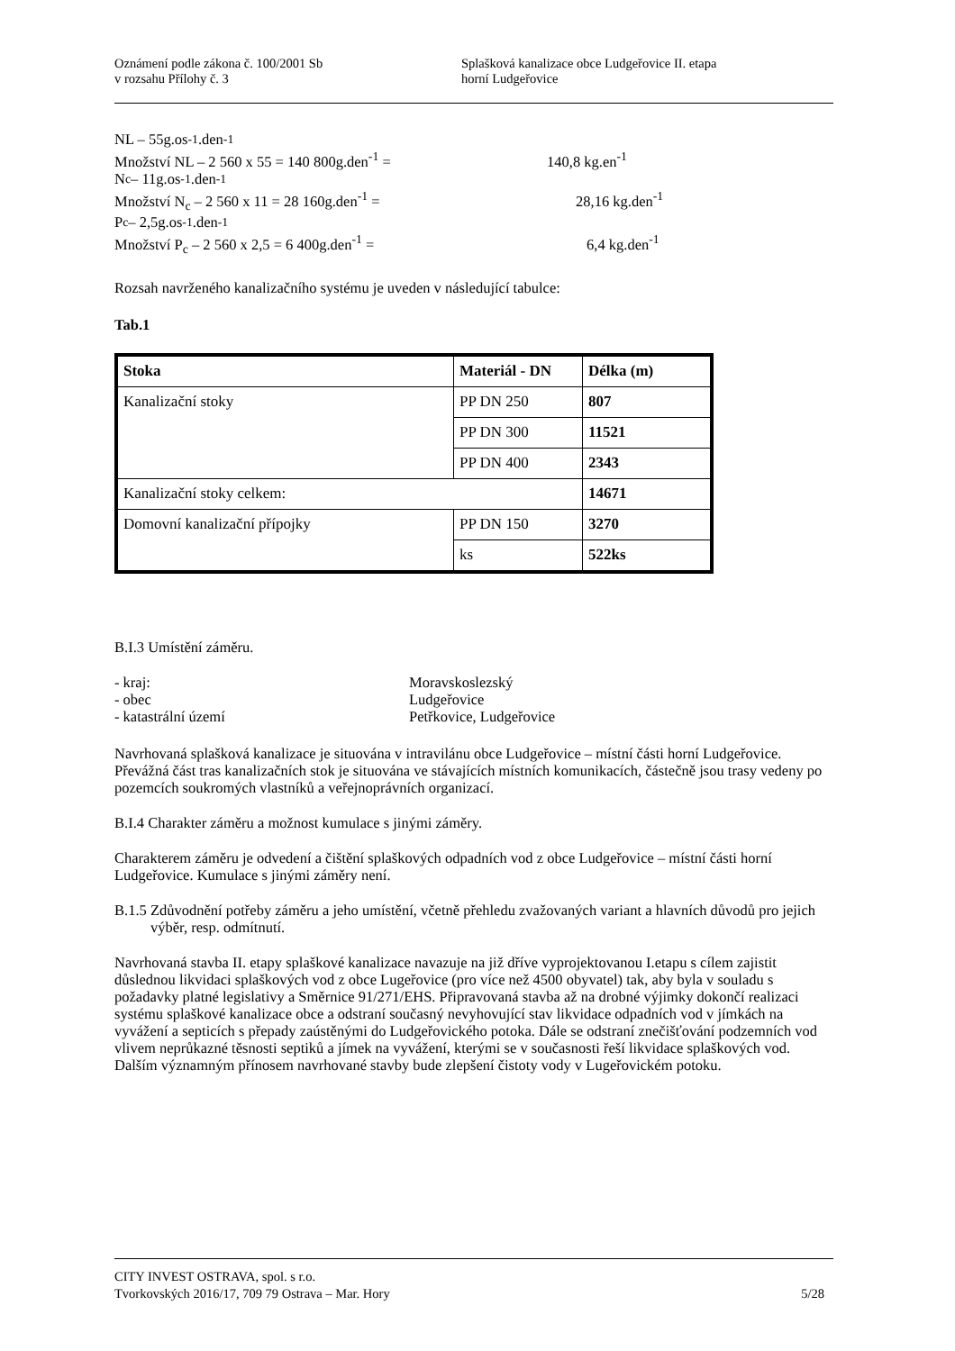Oznámení podle zákona č. 100/2001 Sb
v rozsahu Přílohy č. 3
Splašková kanalizace obce Ludgeřovice II. etapa
horní Ludgeřovice
NL – 55g.os<sup>-1</sup>.den<sup>-1</sup>
Množství NL – 2 560 x 55 = 140 800g.den<sup>-1</sup> = 140,8 kg.en<sup>-1</sup>
N<sub>c</sub> – 11g.os<sup>-1</sup>.den<sup>-1</sup>
Množství N<sub>c</sub> – 2 560 x 11 = 28 160g.den<sup>-1</sup> = 28,16 kg.den<sup>-1</sup>
P<sub>c</sub> – 2,5g.os<sup>-1</sup>.den<sup>-1</sup>
Množství P<sub>c</sub> – 2 560 x 2,5 = 6 400g.den<sup>-1</sup> = 6,4 kg.den<sup>-1</sup>
Rozsah navrženého kanalizačního systému je uveden v následující tabulce:
Tab.1
| Stoka | Materiál - DN | Délka (m) |
| --- | --- | --- |
| Kanalizační stoky | PP DN 250 | 807 |
| | PP DN 300 | 11521 |
| | PP DN 400 | 2343 |
| Kanalizační stoky celkem: | | 14671 |
| Domovní kanalizační přípojky | PP DN 150 | 3270 |
| | ks | 522ks |
B.I.3 Umístění záměru.
- kraj: Moravskoslezský
- obec Ludgeřovice
- katastrální území Petřkovice, Ludgeřovice
Navrhovaná splašková kanalizace je situována v intravilánu obce Ludgeřovice – místní části horní Ludgeřovice. Převážná část tras kanalizačních stok je situována ve stávajících místních komunikacích, částečně jsou trasy vedeny po pozemcích soukromých vlastníků a veřejnoprávních organizací.
B.I.4 Charakter záměru a možnost kumulace s jinými záměry.
Charakterem záměru je odvedení a čištění splaškových odpadních vod z obce Ludgeřovice – místní části horní Ludgeřovice. Kumulace s jinými záměry není.
B.1.5 Zdůvodnění potřeby záměru a jeho umístění, včetně přehledu zvažovaných variant a hlavních důvodů pro jejich výběr, resp. odmítnutí.
Navrhovaná stavba II. etapy splaškové kanalizace navazuje na již dříve vyprojektovanou I.etapu s cílem zajistit důslednou likvidaci splaškových vod z obce Lugeřovice (pro více než 4500 obyvatel) tak, aby byla v souladu s požadavky platné legislativy a Směrnice 91/271/EHS. Připravovaná stavba až na drobné výjimky dokončí realizaci systému splaškové kanalizace obce a odstraní současný nevyhovující stav likvidace odpadních vod v jímkách na vyvážení a septicích s přepady zaústěnými do Ludgeřovického potoka. Dále se odstraní znečišťování podzemních vod vlivem neprůkazné těsnosti septiků a jímek na vyvážení, kterými se v současnosti řeší likvidace splaškových vod. Dalším významným přínosem navrhované stavby bude zlepšení čistoty vody v Lugeřovickém potoku.
CITY INVEST OSTRAVA, spol. s r.o.
Tvorkovských 2016/17, 709 79 Ostrava – Mar. Hory 5/28